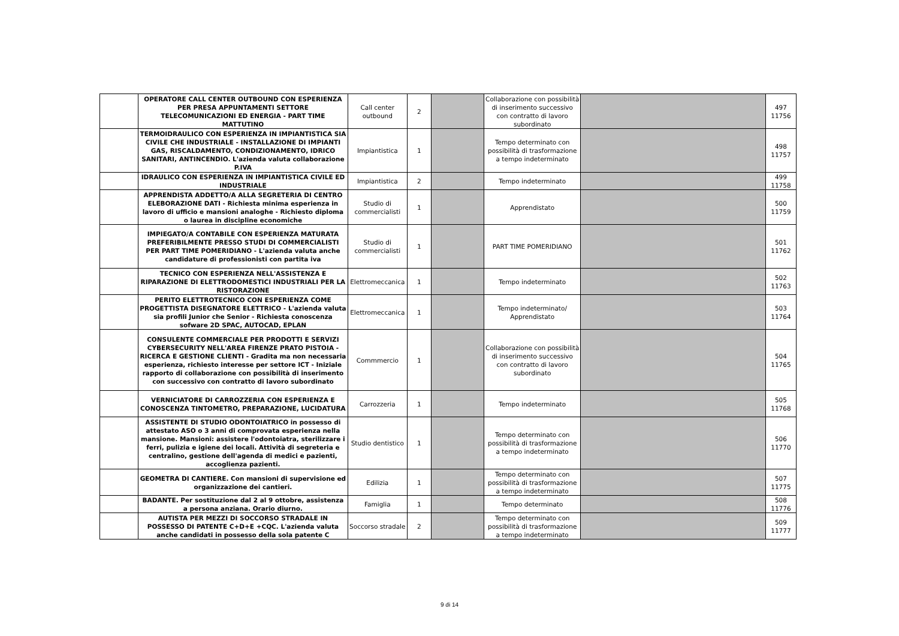| | OPERATORE CALL CENTER OUTBOUND CON ESPERIENZA PER PRESA APPUNTAMENTI SETTORE TELECOMUNICAZIONI ED ENERGIA - PART TIME MATTUTINO | Call center outbound | 2 | | Collaborazione con possibilità di inserimento successivo con contratto di lavoro subordinato | | 497 11756 |
| | TERMOIDRAULICO CON ESPERIENZA IN IMPIANTISTICA SIA CIVILE CHE INDUSTRIALE - INSTALLAZIONE DI IMPIANTI GAS, RISCALDAMENTO, CONDIZIONAMENTO, IDRICO SANITARI, ANTINCENDIO. L'azienda valuta collaborazione P.IVA | Impiantistica | 1 | | Tempo determinato con possibilità di trasformazione a tempo indeterminato | | 498 11757 |
| | IDRAULICO CON ESPERIENZA IN IMPIANTISTICA CIVILE ED INDUSTRIALE | Impiantistica | 2 | | Tempo indeterminato | | 499 11758 |
| | APPRENDISTA ADDETTO/A ALLA SEGRETERIA DI CENTRO ELEBORAZIONE DATI - Richiesta minima esperienza in lavoro di ufficio e mansioni analoghe - Richiesto diploma o laurea in discipline economiche | Studio di commercialisti | 1 | | Apprendistato | | 500 11759 |
| | IMPIEGATO/A CONTABILE CON ESPERIENZA MATURATA PREFERIBILMENTE PRESSO STUDI DI COMMERCIALISTI PER PART TIME POMERIDIANO - L'azienda valuta anche candidature di professionisti con partita iva | Studio di commercialisti | 1 | | PART TIME POMERIDIANO | | 501 11762 |
| | TECNICO CON ESPERIENZA NELL'ASSISTENZA E RIPARAZIONE DI ELETTRODOMESTICI INDUSTRIALI PER LA RISTORAZIONE | Elettromeccanica | 1 | | Tempo indeterminato | | 502 11763 |
| | PERITO ELETTROTECNICO CON ESPERIENZA COME PROGETTISTA DISEGNATORE ELETTRICO - L'azienda valuta sia profili Junior che Senior - Richiesta conoscenza sofware 2D SPAC, AUTOCAD, EPLAN | Elettromeccanica | 1 | | Tempo indeterminato/ Apprendistato | | 503 11764 |
| | CONSULENTE COMMERCIALE PER PRODOTTI E SERVIZI CYBERSECURITY NELL'AREA FIRENZE PRATO PISTOIA - RICERCA E GESTIONE CLIENTI - Gradita ma non necessaria esperienza, richiesto interesse per settore ICT - Iniziale rapporto di collaborazione con possibilità di inserimento con successivo con contratto di lavoro subordinato | Commmercio | 1 | | Collaborazione con possibilità di inserimento successivo con contratto di lavoro subordinato | | 504 11765 |
| | VERNICIATORE DI CARROZZERIA CON ESPERIENZA E CONOSCENZA TINTOMETRO, PREPARAZIONE, LUCIDATURA | Carrozzeria | 1 | | Tempo indeterminato | | 505 11768 |
| | ASSISTENTE DI STUDIO ODONTOIATRICO in possesso di attestato ASO o 3 anni di comprovata esperienza nella mansione. Mansioni: assistere l'odontoiatra, sterilizzare i ferri, pulizia e igiene dei locali. Attività di segreteria e centralino, gestione dell'agenda di medici e pazienti, accoglienza pazienti. | Studio dentistico | 1 | | Tempo determinato con possibilità di trasformazione a tempo indeterminato | | 506 11770 |
| | GEOMETRA DI CANTIERE. Con mansioni di supervisione ed organizzazione dei cantieri. | Edilizia | 1 | | Tempo determinato con possibilità di trasformazione a tempo indeterminato | | 507 11775 |
| | BADANTE. Per sostituzione dal 2 al 9 ottobre, assistenza a persona anziana. Orario diurno. | Famiglia | 1 | | Tempo determinato | | 508 11776 |
| | AUTISTA PER MEZZI DI SOCCORSO STRADALE IN POSSESSO DI PATENTE C+D+E +CQC. L'azienda valuta anche candidati in possesso della sola patente C | Soccorso stradale | 2 | | Tempo determinato con possibilità di trasformazione a tempo indeterminato | | 509 11777 |
9 di 14